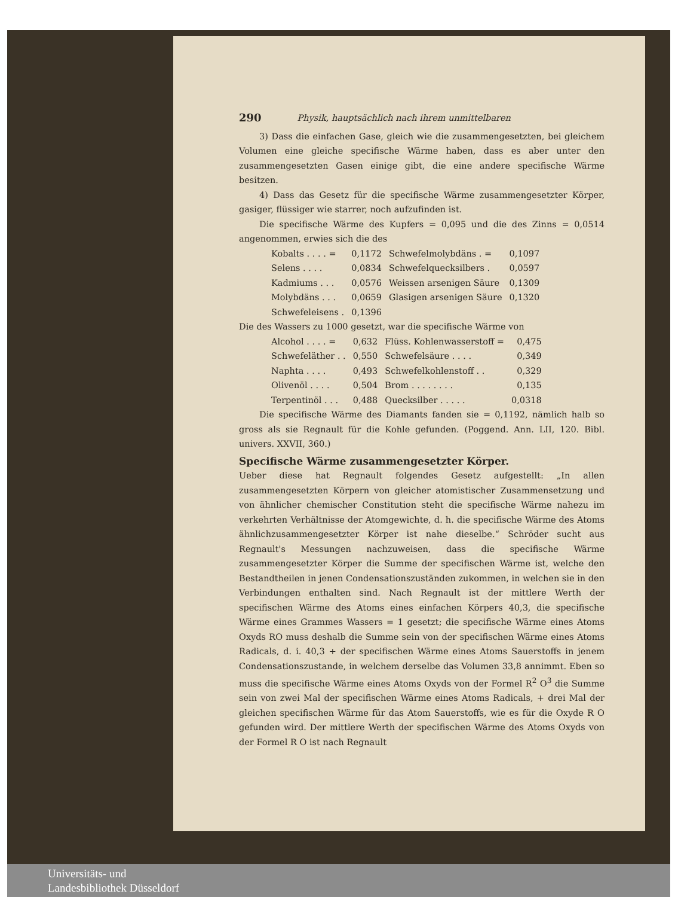290 Physik, hauptsächlich nach ihrem unmittelbaren
3) Dass die einfachen Gase, gleich wie die zusammengesetzten, bei gleichem Volumen eine gleiche specifische Wärme haben, dass es aber unter den zusammengesetzten Gasen einige gibt, die eine andere specifische Wärme besitzen.
4) Dass das Gesetz für die specifische Wärme zusammengesetzter Körper, gasiger, flüssiger wie starrer, noch aufzufinden ist.
Die specifische Wärme des Kupfers = 0,095 und die des Zinns = 0,0514 angenommen, erwies sich die des
| Kobalts . . . . = | 0,1172 | Schwefelmolybdäns . = | 0,1097 |
| Selens . . . . | 0,0834 | Schwefelquecksilbers . | 0,0597 |
| Kadmiums . . . | 0,0576 | Weissen arsenigen Säure | 0,1309 |
| Molybdäns . . . | 0,0659 | Glasigen arsenigen Säure | 0,1320 |
| Schwefeleisens . | 0,1396 | | |
Die des Wassers zu 1000 gesetzt, war die specifische Wärme von
| Alcohol . . . . = | 0,632 | Flüss. Kohlenwasserstoff = | 0,475 |
| Schwefeläther . . | 0,550 | Schwefelsäure . . . . | 0,349 |
| Naphta . . . . | 0,493 | Schwefelkohlenstoff . . | 0,329 |
| Olivenöl . . . . | 0,504 | Brom . . . . . . . . | 0,135 |
| Terpentinöl . . . | 0,488 | Quecksilber . . . . . | 0,0318 |
Die specifische Wärme des Diamants fanden sie = 0,1192, nämlich halb so gross als sie Regnault für die Kohle gefunden. (Poggend. Ann. LII, 120. Bibl. univers. XXVII, 360.)
Specifische Wärme zusammengesetzter Körper.
Ueber diese hat Regnault folgendes Gesetz aufgestellt: „In allen zusammengesetzten Körpern von gleicher atomistischer Zusammensetzung und von ähnlicher chemischer Constitution steht die specifische Wärme nahezu im verkehrten Verhältnisse der Atomgewichte, d. h. die specifische Wärme des Atoms ähnlichzusammengesetzter Körper ist nahe dieselbe.“ Schröder sucht aus Regnault's Messungen nachzuweisen, dass die specifische Wärme zusammengesetzter Körper die Summe der specifischen Wärme ist, welche den Bestandtheilen in jenen Condensationszuständen zukommen, in welchen sie in den Verbindungen enthalten sind. Nach Regnault ist der mittlere Werth der specifischen Wärme des Atoms eines einfachen Körpers 40,3, die specifische Wärme eines Grammes Wassers = 1 gesetzt; die specifische Wärme eines Atoms Oxyds RO muss deshalb die Summe sein von der specifischen Wärme eines Atoms Radicals, d. i. 40,3 + der specifischen Wärme eines Atoms Sauerstoffs in jenem Condensationszustande, in welchem derselbe das Volumen 33,8 annimmt. Eben so muss die specifische Wärme eines Atoms Oxyds von der Formel R<sup>2</sup> O<sup>3</sup> die Summe sein von zwei Mal der specifischen Wärme eines Atoms Radicals, + drei Mal der gleichen specifischen Wärme für das Atom Sauerstoffs, wie es für die Oxyde R O gefunden wird. Der mittlere Werth der specifischen Wärme des Atoms Oxyds von der Formel R O ist nach Regnault
Universitäts- und
Landesbibliothek Düsseldorf